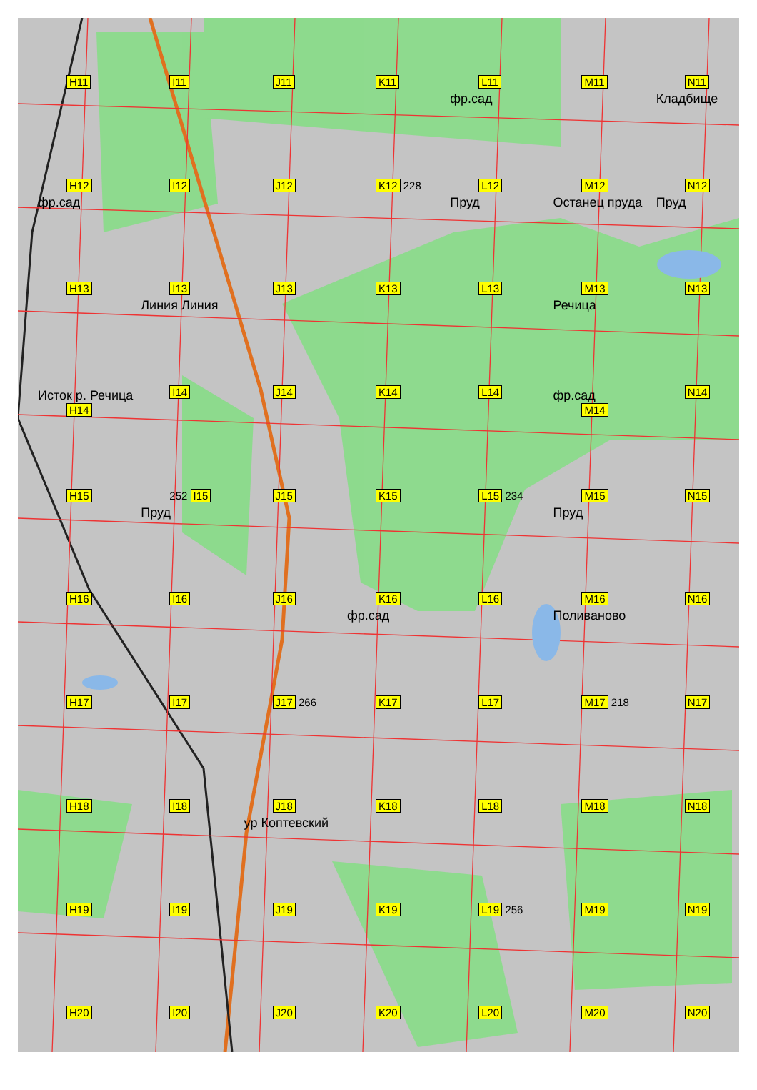H11
I11
J11
K11
L11
фр.сад
M11
N11
Кладбище
H12
фр.сад
I12
J12
K12 228
L12
Пруд
M12
Останец пруда
N12
Пруд
H13
I13
Линия Линия
J13
K13
L13
M13
Речица
N13
Исток р. Речица
H14
I14
J14
K14
L14
фр.сад
M14
N14
H15
252 I15
Пруд
J15
K15
L15 234
M15
Пруд
N15
H16
I16
J16
K16
фр.сад
L16
M16
Поливаново
N16
H17
I17
J17 266
K17
L17
M17 218
N17
H18
I18
J18
ур Коптевский
K18
L18
M18
N18
H19
I19
J19
K19
L19 256
M19
N19
H20
I20
J20
K20
L20
M20
N20